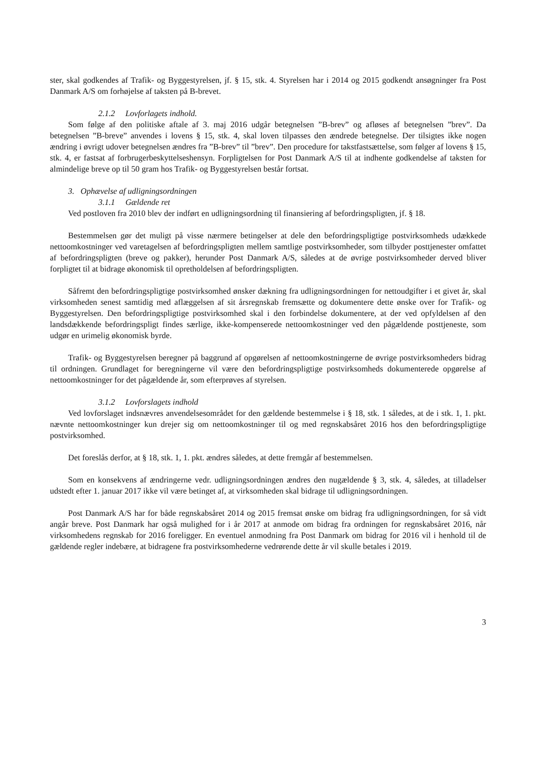ster, skal godkendes af Trafik- og Byggestyrelsen, jf. § 15, stk. 4. Styrelsen har i 2014 og 2015 godkendt ansøgninger fra Post Danmark A/S om forhøjelse af taksten på B-brevet.
2.1.2 Lovforlagets indhold.
Som følge af den politiske aftale af 3. maj 2016 udgår betegnelsen ”B-brev” og afløses af betegnelsen ”brev”. Da betegnelsen ”B-breve” anvendes i lovens § 15, stk. 4, skal loven tilpasses den ændrede betegnelse. Der tilsigtes ikke nogen ændring i øvrigt udover betegnelsen ændres fra ”B-brev” til ”brev”. Den procedure for takstfastsættelse, som følger af lovens § 15, stk. 4, er fastsat af forbrugerbeskyttelseshensyn. Forpligtelsen for Post Danmark A/S til at indhente godkendelse af taksten for almindelige breve op til 50 gram hos Trafik- og Byggestyrelsen består fortsat.
3. Ophævelse af udligningsordningen
3.1.1 Gældende ret
Ved postloven fra 2010 blev der indført en udligningsordning til finansiering af befordringspligten, jf. § 18.
Bestemmelsen gør det muligt på visse nærmere betingelser at dele den befordringspligtige postvirksomheds udækkede nettoomkostninger ved varetagelsen af befordringspligten mellem samtlige postvirksomheder, som tilbyder posttjenester omfattet af befordringspligten (breve og pakker), herunder Post Danmark A/S, således at de øvrige postvirksomheder derved bliver forpligtet til at bidrage økonomisk til opretholdelsen af befordringspligten.
Såfremt den befordringspligtige postvirksomhed ønsker dækning fra udligningsordningen for nettoudgifter i et givet år, skal virksomheden senest samtidig med aflæggelsen af sit årsregnskab fremsætte og dokumentere dette ønske over for Trafik- og Byggestyrelsen. Den befordringspligtige postvirksomhed skal i den forbindelse dokumentere, at der ved opfyldelsen af den landsdækkende befordringspligt findes særlige, ikke-kompenserede nettoomkostninger ved den pågældende posttjeneste, som udgør en urimelig økonomisk byrde.
Trafik- og Byggestyrelsen beregner på baggrund af opgørelsen af nettoomkostningerne de øvrige postvirksomheders bidrag til ordningen. Grundlaget for beregningerne vil være den befordringspligtige postvirksomheds dokumenterede opgørelse af nettoomkostninger for det pågældende år, som efterprøves af styrelsen.
3.1.2 Lovforslagets indhold
Ved lovforslaget indsnævres anvendelsesområdet for den gældende bestemmelse i § 18, stk. 1 således, at de i stk. 1, 1. pkt. nævnte nettoomkostninger kun drejer sig om nettoomkostninger til og med regnskabsåret 2016 hos den befordringspligtige postvirksomhed.
Det foreslås derfor, at § 18, stk. 1, 1. pkt. ændres således, at dette fremgår af bestemmelsen.
Som en konsekvens af ændringerne vedr. udligningsordningen ændres den nugældende § 3, stk. 4, således, at tilladelser udstedt efter 1. januar 2017 ikke vil være betinget af, at virksomheden skal bidrage til udligningsordningen.
Post Danmark A/S har for både regnskabsåret 2014 og 2015 fremsat ønske om bidrag fra udligningsordningen, for så vidt angår breve. Post Danmark har også mulighed for i år 2017 at anmode om bidrag fra ordningen for regnskabsåret 2016, når virksomhedens regnskab for 2016 foreligger. En eventuel anmodning fra Post Danmark om bidrag for 2016 vil i henhold til de gældende regler indebære, at bidragene fra postvirksomhederne vedrørende dette år vil skulle betales i 2019.
3